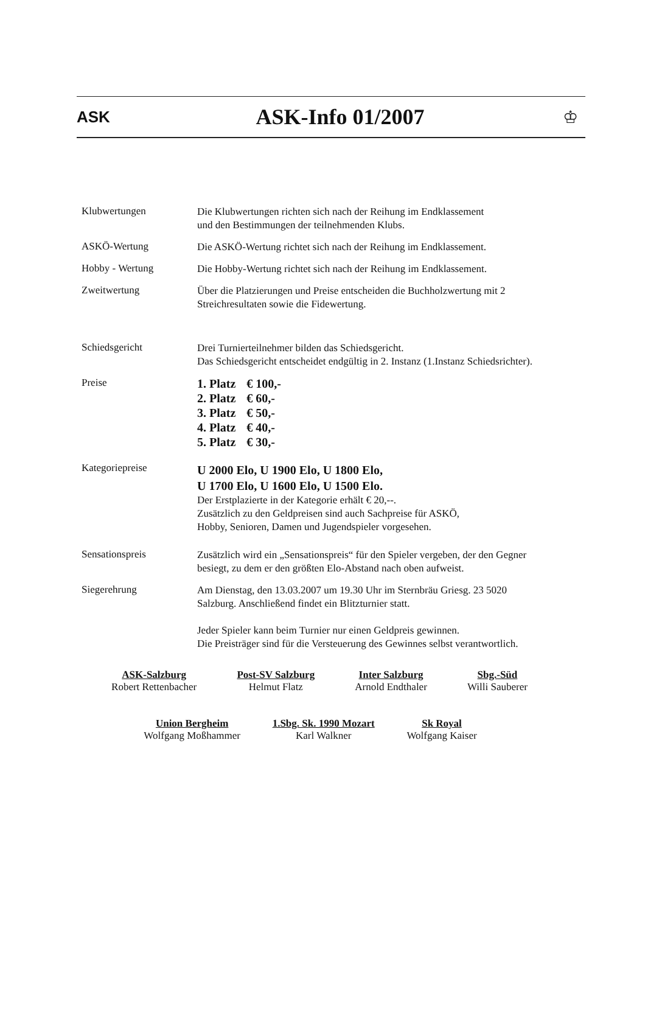ASK
ASK-Info 01/2007
♔
Klubwertungen
Die Klubwertungen richten sich nach der Reihung im Endklassement
und den Bestimmungen der teilnehmenden Klubs.
ASKÖ-Wertung
Die ASKÖ-Wertung richtet sich nach der Reihung im Endklassement.
Hobby - Wertung
Die Hobby-Wertung richtet sich nach der Reihung im Endklassement.
Zweitwertung
Über die Platzierungen und Preise entscheiden die Buchholzwertung mit 2
Streichresultaten sowie die Fidewertung.
Schiedsgericht
Drei Turnierteilnehmer bilden das Schiedsgericht.
Das Schiedsgericht entscheidet endgültig in 2. Instanz (1.Instanz Schiedsrichter).
Preise
| 1. Platz | € 100,- |
| 2. Platz | € 60,- |
| 3. Platz | € 50,- |
| 4. Platz | € 40,- |
| 5. Platz | € 30,- |
Kategoriepreise
U 2000 Elo, U 1900 Elo, U 1800 Elo,
U 1700 Elo, U 1600 Elo, U 1500 Elo.
Der Erstplazierte in der Kategorie erhält € 20,--.
Zusätzlich zu den Geldpreisen sind auch Sachpreise für ASKÖ,
Hobby, Senioren, Damen und Jugendspieler vorgesehen.
Sensationspreis
Zusätzlich wird ein „Sensationspreis“ für den Spieler vergeben, der den Gegner
besiegt, zu dem er den größten Elo-Abstand nach oben aufweist.
Siegerehrung
Am Dienstag, den 13.03.2007 um 19.30 Uhr im Sternbräu Griesg. 23 5020
Salzburg. Anschließend findet ein Blitzturnier statt.
Jeder Spieler kann beim Turnier nur einen Geldpreis gewinnen.
Die Preisträger sind für die Versteuerung des Gewinnes selbst verantwortlich.
ASK-Salzburg
Robert Rettenbacher
Post-SV Salzburg
Helmut Flatz
Inter Salzburg
Arnold Endthaler
Sbg.-Süd
Willi Sauberer
Union Bergheim
Wolfgang Moßhammer
1.Sbg. Sk. 1990 Mozart
Karl Walkner
Sk Royal
Wolfgang Kaiser